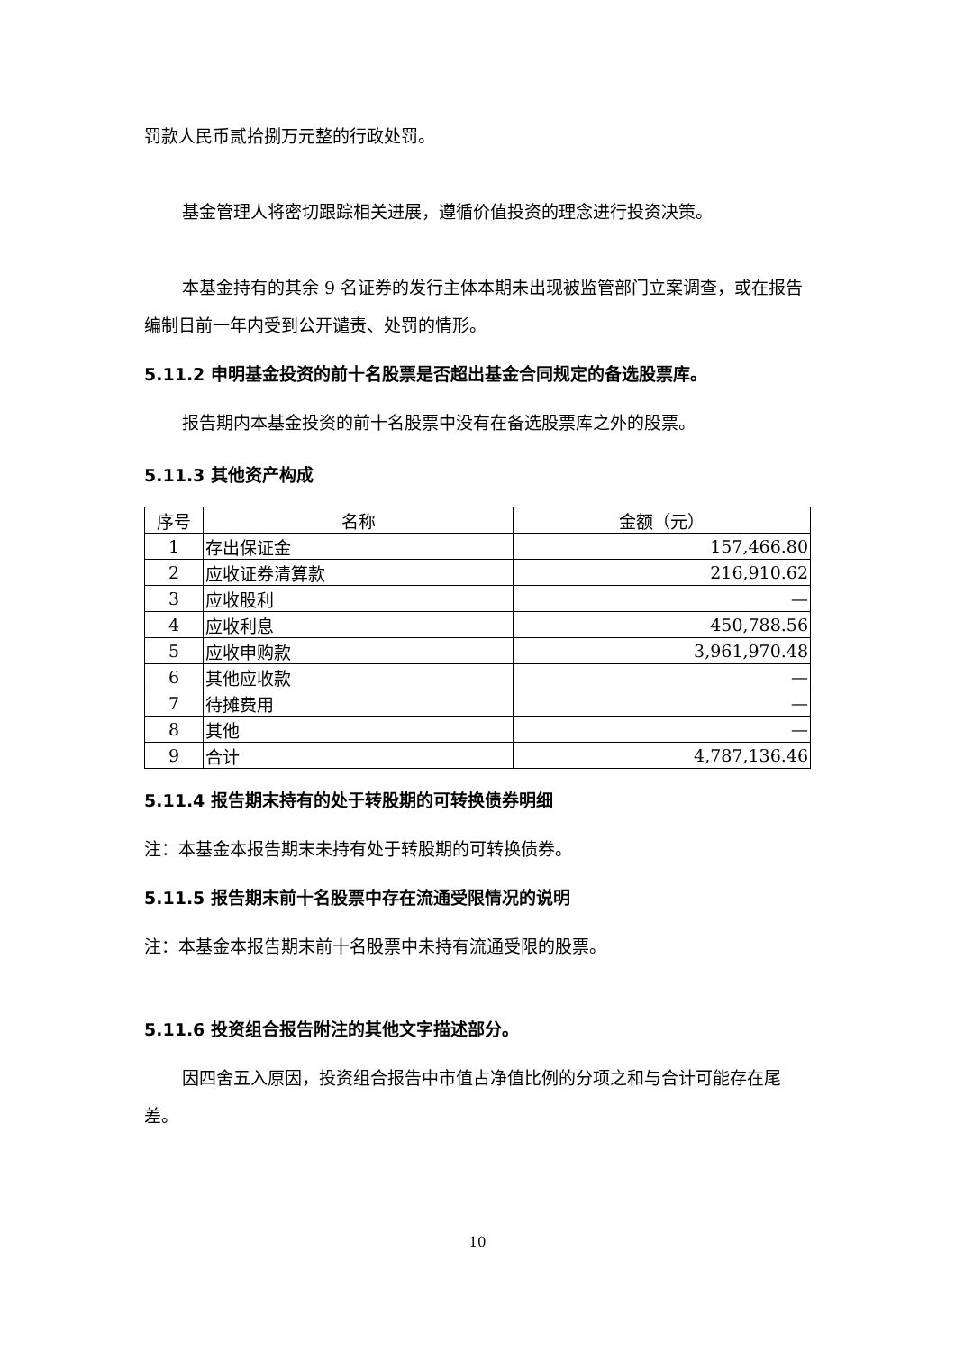罚款人民币贰拾捌万元整的行政处罚。
基金管理人将密切跟踪相关进展，遵循价值投资的理念进行投资决策。
本基金持有的其余 9 名证券的发行主体本期未出现被监管部门立案调查，或在报告编制日前一年内受到公开谴责、处罚的情形。
5.11.2 申明基金投资的前十名股票是否超出基金合同规定的备选股票库。
报告期内本基金投资的前十名股票中没有在备选股票库之外的股票。
5.11.3 其他资产构成
| 序号 | 名称 | 金额（元） |
| --- | --- | --- |
| 1 | 存出保证金 | 157,466.80 |
| 2 | 应收证券清算款 | 216,910.62 |
| 3 | 应收股利 | — |
| 4 | 应收利息 | 450,788.56 |
| 5 | 应收申购款 | 3,961,970.48 |
| 6 | 其他应收款 | — |
| 7 | 待摊费用 | — |
| 8 | 其他 | — |
| 9 | 合计 | 4,787,136.46 |
5.11.4 报告期末持有的处于转股期的可转换债券明细
注：本基金本报告期末未持有处于转股期的可转换债券。
5.11.5 报告期末前十名股票中存在流通受限情况的说明
注：本基金本报告期末前十名股票中未持有流通受限的股票。
5.11.6 投资组合报告附注的其他文字描述部分。
因四舍五入原因，投资组合报告中市值占净值比例的分项之和与合计可能存在尾差。
10